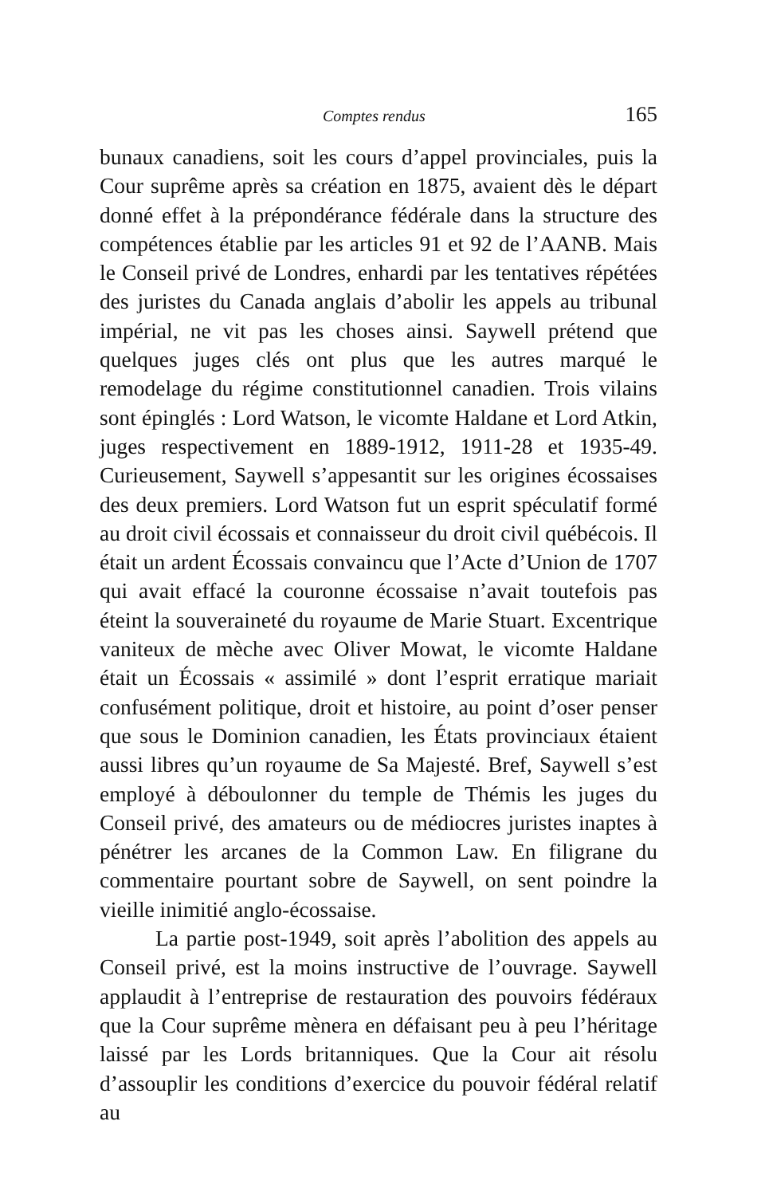Comptes rendus 165
bunaux canadiens, soit les cours d’appel provinciales, puis la Cour suprême après sa création en 1875, avaient dès le départ donné effet à la prépondérance fédérale dans la structure des compétences établie par les articles 91 et 92 de l’AANB. Mais le Conseil privé de Londres, enhardi par les tentatives répétées des juristes du Canada anglais d’abolir les appels au tribunal impérial, ne vit pas les choses ainsi. Saywell prétend que quelques juges clés ont plus que les autres marqué le remodelage du régime constitutionnel canadien. Trois vilains sont épinglés : Lord Watson, le vicomte Haldane et Lord Atkin, juges respectivement en 1889-1912, 1911-28 et 1935-49. Curieusement, Saywell s’appesantit sur les origines écossaises des deux premiers. Lord Watson fut un esprit spéculatif formé au droit civil écossais et connaisseur du droit civil québécois. Il était un ardent Écossais convaincu que l’Acte d’Union de 1707 qui avait effacé la couronne écossaise n’avait toutefois pas éteint la souveraineté du royaume de Marie Stuart. Excentrique vaniteux de mèche avec Oliver Mowat, le vicomte Haldane était un Écossais « assimilé » dont l’esprit erratique mariait confusément politique, droit et histoire, au point d’oser penser que sous le Dominion canadien, les États provinciaux étaient aussi libres qu’un royaume de Sa Majesté. Bref, Saywell s’est employé à déboulonner du temple de Thémis les juges du Conseil privé, des amateurs ou de médiocres juristes inaptes à pénétrer les arcanes de la Common Law. En filigrane du commentaire pourtant sobre de Saywell, on sent poindre la vieille inimitié anglo-écossaise.
La partie post-1949, soit après l’abolition des appels au Conseil privé, est la moins instructive de l’ouvrage. Saywell applaudit à l’entreprise de restauration des pouvoirs fédéraux que la Cour suprême mènera en défaisant peu à peu l’héritage laissé par les Lords britanniques. Que la Cour ait résolu d’assouplir les conditions d’exercice du pouvoir fédéral relatif au